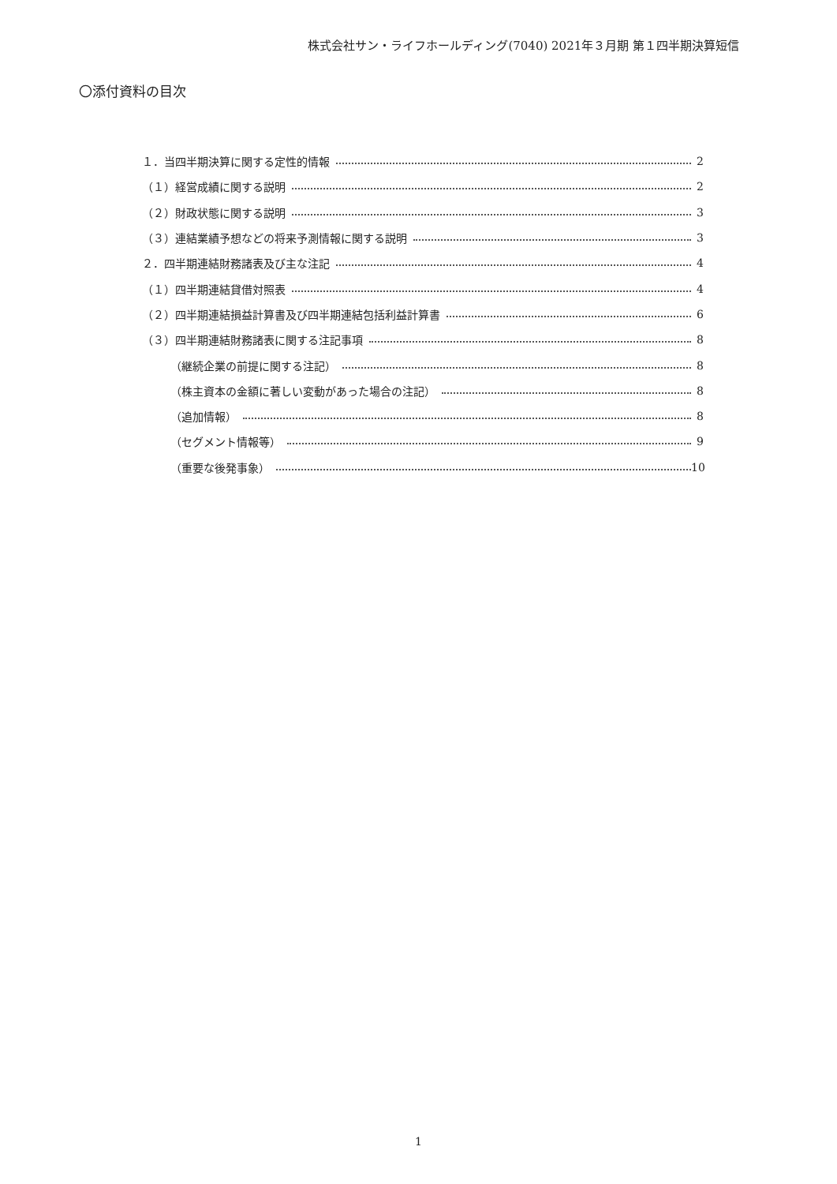株式会社サン・ライフホールディング(7040) 2021年３月期 第１四半期決算短信
〇添付資料の目次
１．当四半期決算に関する定性的情報 2
（１）経営成績に関する説明 2
（２）財政状態に関する説明 3
（３）連結業績予想などの将来予測情報に関する説明 3
２．四半期連結財務諸表及び主な注記 4
（１）四半期連結貸借対照表 4
（２）四半期連結損益計算書及び四半期連結包括利益計算書 6
（３）四半期連結財務諸表に関する注記事項 8
（継続企業の前提に関する注記） 8
（株主資本の金額に著しい変動があった場合の注記） 8
（追加情報） 8
（セグメント情報等） 9
（重要な後発事象） 10
1